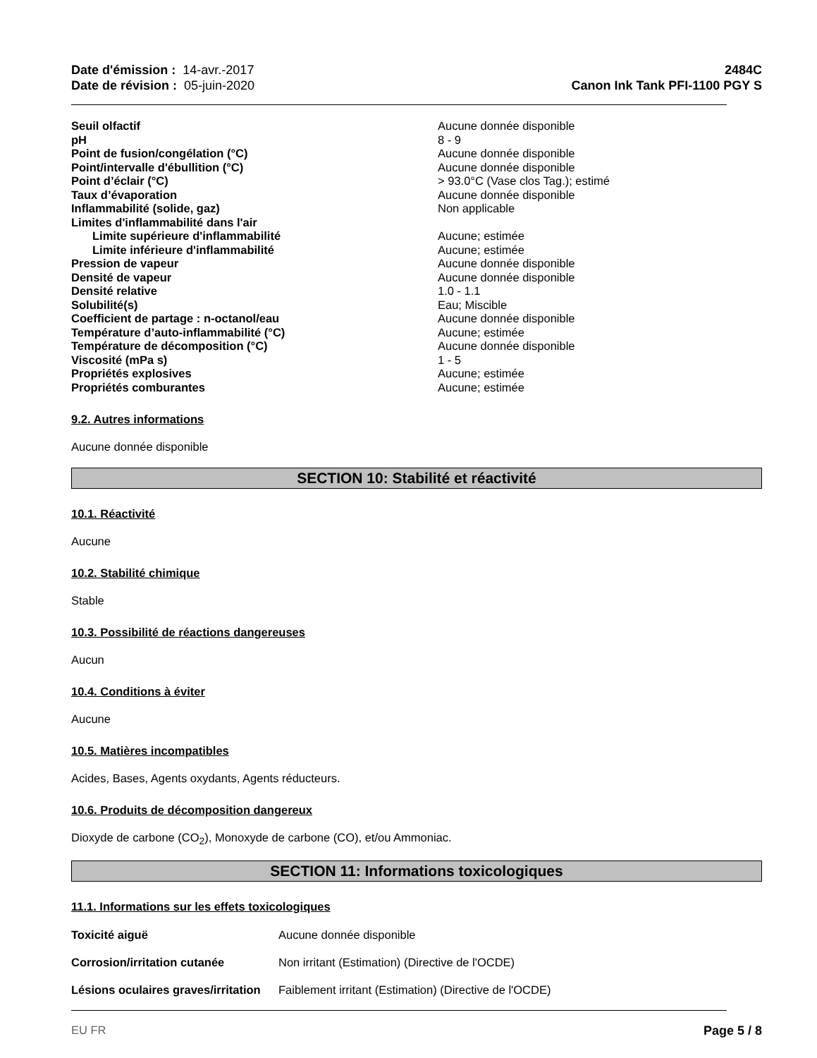Date d'émission : 14-avr.-2017
Date de révision : 05-juin-2020
2484C
Canon Ink Tank PFI-1100 PGY S
| Seuil olfactif | Aucune donnée disponible |
| pH | 8 - 9 |
| Point de fusion/congélation (°C) | Aucune donnée disponible |
| Point/intervalle d'ébullition (°C) | Aucune donnée disponible |
| Point d’éclair (°C) | > 93.0°C (Vase clos Tag.); estimé |
| Taux d’évaporation | Aucune donnée disponible |
| Inflammabilité (solide, gaz) | Non applicable |
| Limites d'inflammabilité dans l'air | |
| Limite supérieure d'inflammabilité | Aucune; estimée |
| Limite inférieure d'inflammabilité | Aucune; estimée |
| Pression de vapeur | Aucune donnée disponible |
| Densité de vapeur | Aucune donnée disponible |
| Densité relative | 1.0 - 1.1 |
| Solubilité(s) | Eau; Miscible |
| Coefficient de partage : n-octanol/eau | Aucune donnée disponible |
| Température d’auto-inflammabilité (°C) | Aucune; estimée |
| Température de décomposition (°C) | Aucune donnée disponible |
| Viscosité (mPa s) | 1 - 5 |
| Propriétés explosives | Aucune; estimée |
| Propriétés comburantes | Aucune; estimée |
9.2. Autres informations
Aucune donnée disponible
SECTION 10: Stabilité et réactivité
10.1. Réactivité
Aucune
10.2. Stabilité chimique
Stable
10.3. Possibilité de réactions dangereuses
Aucun
10.4. Conditions à éviter
Aucune
10.5. Matières incompatibles
Acides, Bases, Agents oxydants, Agents réducteurs.
10.6. Produits de décomposition dangereux
Dioxyde de carbone (CO<sub>2</sub>), Monoxyde de carbone (CO), et/ou Ammoniac.
SECTION 11: Informations toxicologiques
11.1. Informations sur les effets toxicologiques
| Toxicité aiguë | Aucune donnée disponible |
| Corrosion/irritation cutanée | Non irritant (Estimation) (Directive de l'OCDE) |
| Lésions oculaires graves/irritation | Faiblement irritant (Estimation) (Directive de l'OCDE) |
EU FR Page 5 / 8